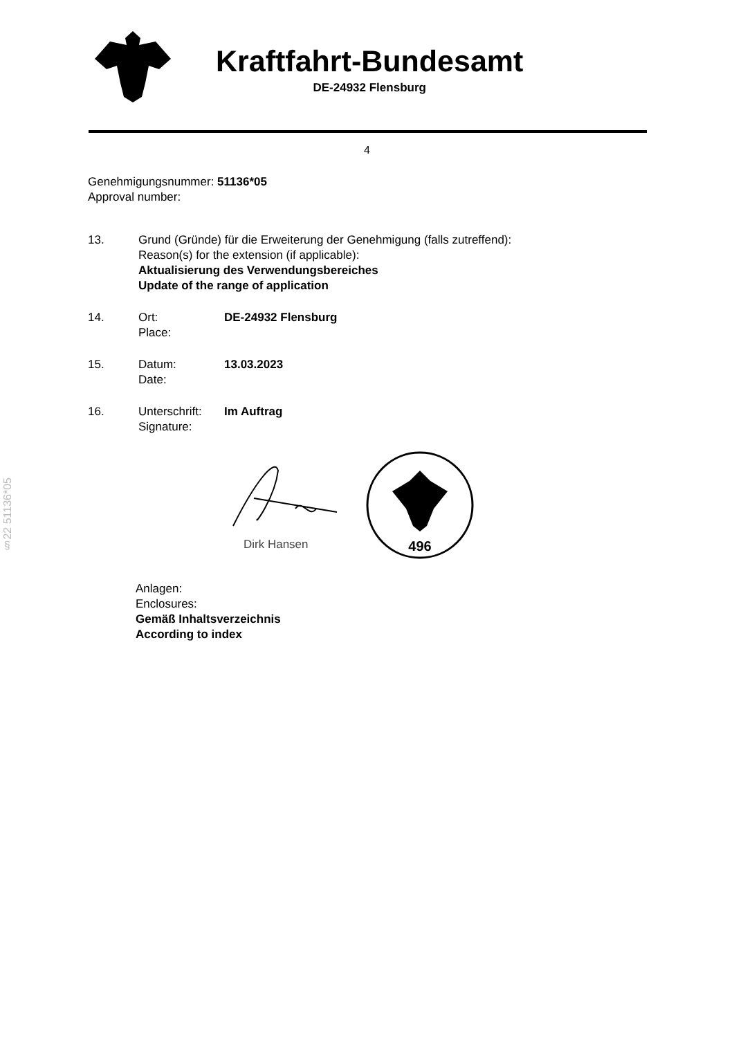Kraftfahrt-Bundesamt
DE-24932 Flensburg
4
§22 51136*05
Genehmigungsnummer: 51136*05
Approval number:
13. Grund (Gründe) für die Erweiterung der Genehmigung (falls zutreffend):
Reason(s) for the extension (if applicable):
Aktualisierung des Verwendungsbereiches
Update of the range of application
14. Ort:
Place:
DE-24932 Flensburg
15. Datum:
Date:
13.03.2023
16. Unterschrift:
Signature:
Im Auftrag
Dirk Hansen
496
Anlagen:
Enclosures:
Gemäß Inhaltsverzeichnis
According to index